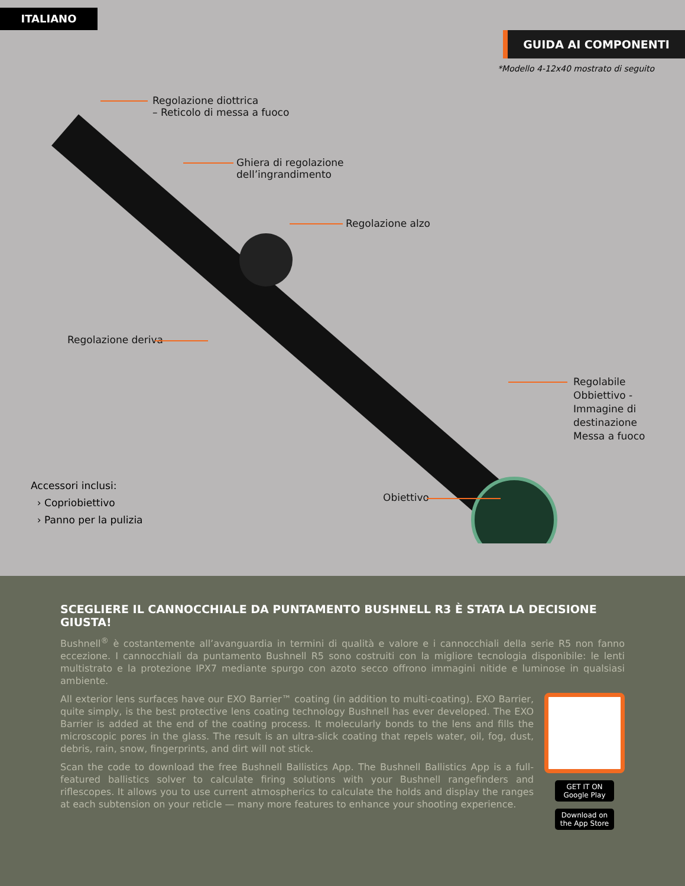ITALIANO
GUIDA AI COMPONENTI
*Modello 4-12x40 mostrato di seguito
Regolazione diottrica
– Reticolo di messa a fuoco
Ghiera di regolazione
dell’ingrandimento
Regolazione alzo
Regolazione deriva
Regolabile
Obbiettivo -
Immagine di
destinazione
Messa a fuoco
Obiettivo
Accessori inclusi:
› Copriobiettivo
› Panno per la pulizia
SCEGLIERE IL CANNOCCHIALE DA PUNTAMENTO BUSHNELL R3 È STATA LA DECISIONE GIUSTA!
Bushnell<sup>®</sup> è costantemente all’avanguardia in termini di qualità e valore e i cannocchiali della serie R5 non fanno eccezione. I cannocchiali da puntamento Bushnell R5 sono costruiti con la migliore tecnologia disponibile: le lenti multistrato e la protezione IPX7 mediante spurgo con azoto secco offrono immagini nitide e luminose in qualsiasi ambiente.
All exterior lens surfaces have our EXO Barrier™ coating (in addition to multi-coating). EXO Barrier, quite simply, is the best protective lens coating technology Bushnell has ever developed. The EXO Barrier is added at the end of the coating process. It molecularly bonds to the lens and fills the microscopic pores in the glass. The result is an ultra-slick coating that repels water, oil, fog, dust, debris, rain, snow, fingerprints, and dirt will not stick.
Scan the code to download the free Bushnell Ballistics App. The Bushnell Ballistics App is a full-featured ballistics solver to calculate firing solutions with your Bushnell rangefinders and riflescopes. It allows you to use current atmospherics to calculate the holds and display the ranges at each subtension on your reticle — many more features to enhance your shooting experience.
GET IT ON Google Play
Download on the App Store